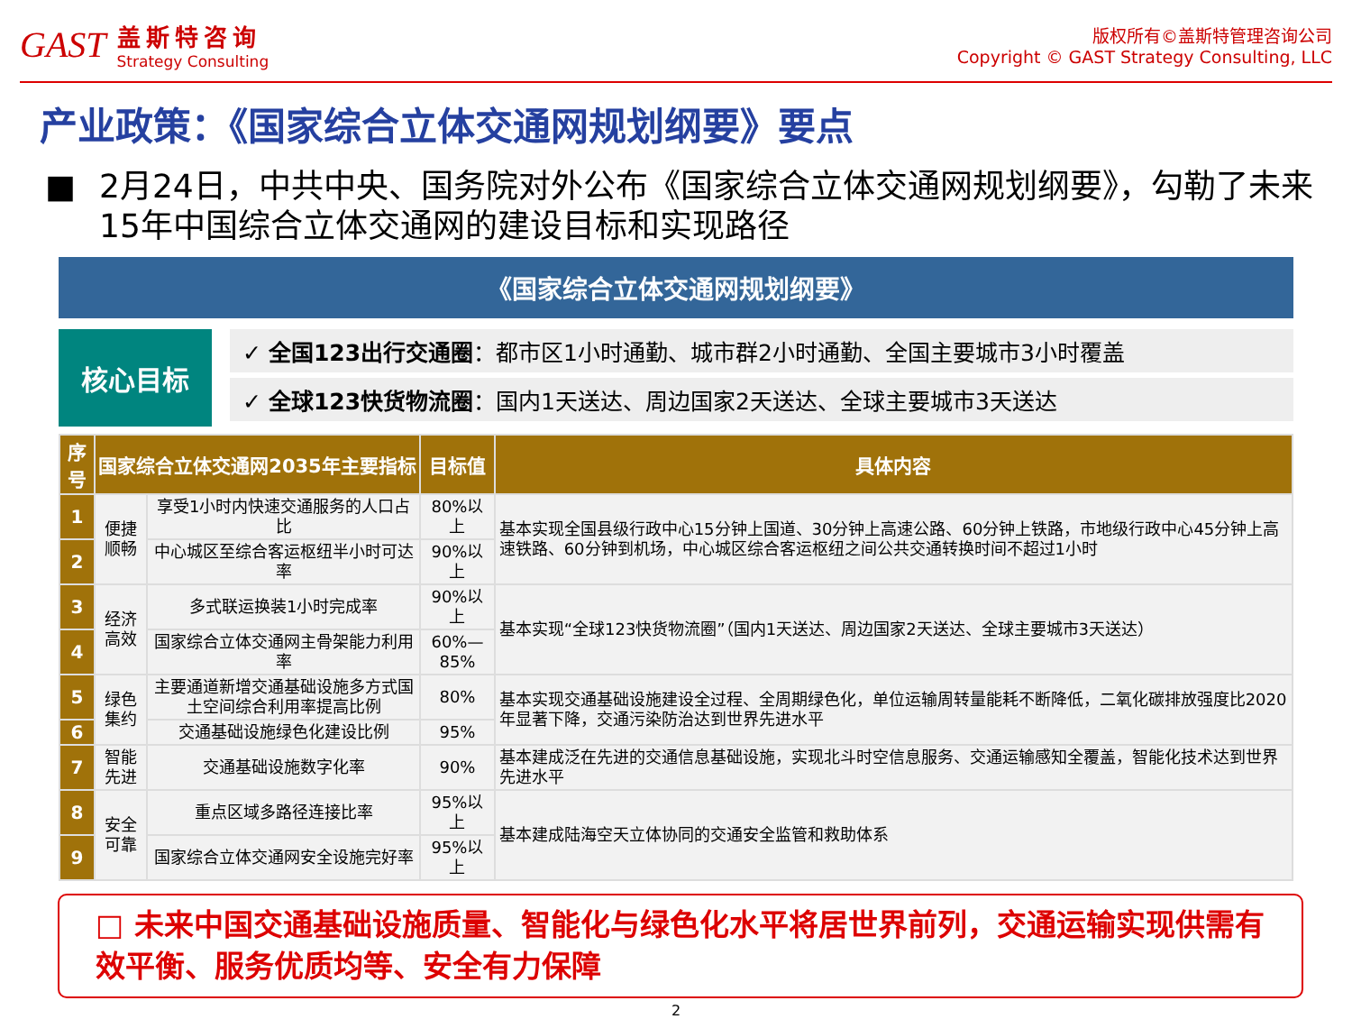GAST
盖斯特咨询
Strategy Consulting
版权所有©盖斯特管理咨询公司
Copyright © GAST Strategy Consulting, LLC
产业政策：《国家综合立体交通网规划纲要》要点
■ 2月24日，中共中央、国务院对外公布《国家综合立体交通网规划纲要》，勾勒了未来15年中国综合立体交通网的建设目标和实现路径
《国家综合立体交通网规划纲要》
核心目标
✓ 全国123出行交通圈：都市区1小时通勤、城市群2小时通勤、全国主要城市3小时覆盖
✓ 全球123快货物流圈：国内1天送达、周边国家2天送达、全球主要城市3天送达
| 序号 | 国家综合立体交通网2035年主要指标 | | 目标值 | 具体内容 |
| --- | --- | --- | --- | --- |
| 1 | 便捷顺畅 | 享受1小时内快速交通服务的人口占比 | 80%以上 | 基本实现全国县级行政中心15分钟上国道、30分钟上高速公路、60分钟上铁路，市地级行政中心45分钟上高速铁路、60分钟到机场，中心城区综合客运枢纽之间公共交通转换时间不超过1小时 |
| 2 | | 中心城区至综合客运枢纽半小时可达率 | 90%以上 | |
| 3 | 经济高效 | 多式联运换装1小时完成率 | 90%以上 | 基本实现“全球123快货物流圈”（国内1天送达、周边国家2天送达、全球主要城市3天送达） |
| 4 | | 国家综合立体交通网主骨架能力利用率 | 60%—85% | |
| 5 | 绿色集约 | 主要通道新增交通基础设施多方式国土空间综合利用率提高比例 | 80% | 基本实现交通基础设施建设全过程、全周期绿色化，单位运输周转量能耗不断降低，二氧化碳排放强度比2020年显著下降，交通污染防治达到世界先进水平 |
| 6 | | 交通基础设施绿色化建设比例 | 95% | |
| 7 | 智能先进 | 交通基础设施数字化率 | 90% | 基本建成泛在先进的交通信息基础设施，实现北斗时空信息服务、交通运输感知全覆盖，智能化技术达到世界先进水平 |
| 8 | 安全可靠 | 重点区域多路径连接比率 | 95%以上 | 基本建成陆海空天立体协同的交通安全监管和救助体系 |
| 9 | | 国家综合立体交通网安全设施完好率 | 95%以上 | |
□ 未来中国交通基础设施质量、智能化与绿色化水平将居世界前列，交通运输实现供需有效平衡、服务优质均等、安全有力保障
2